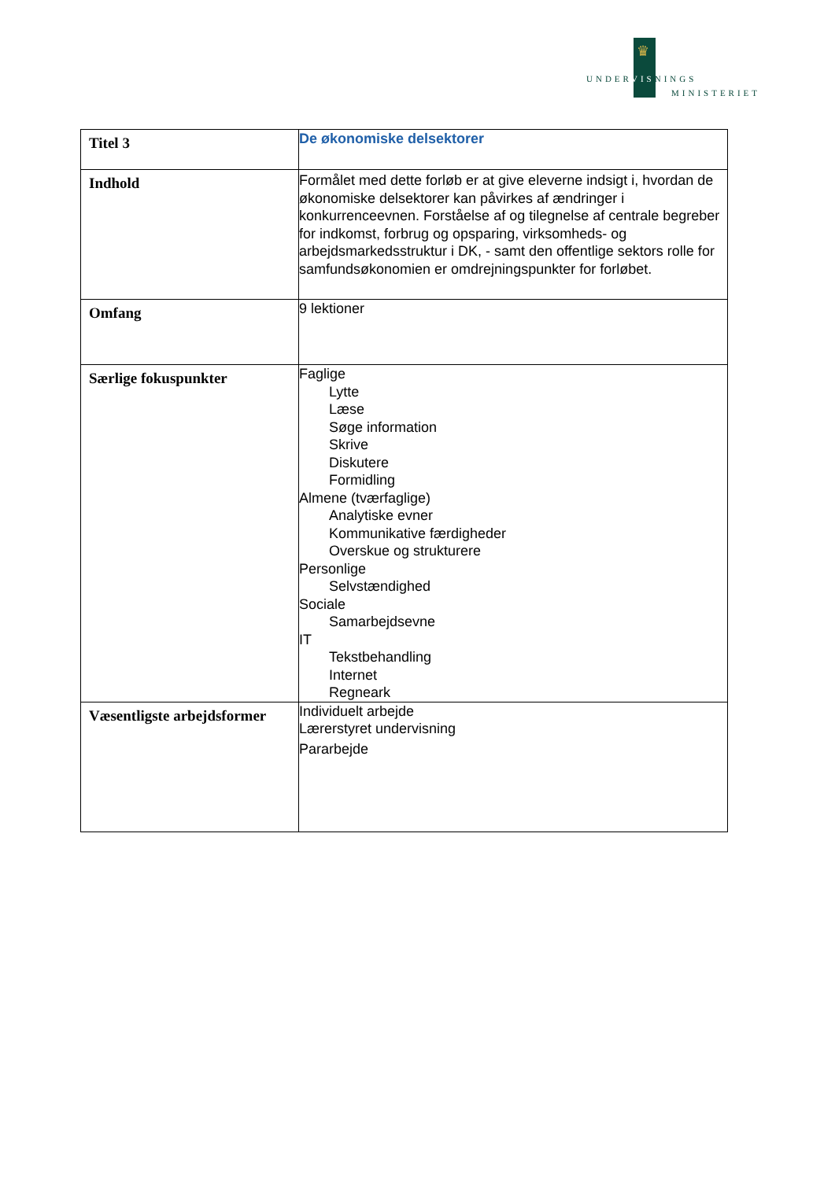♛
UNDERVISNINGS
MINISTERIET
| Titel 3 | De økonomiske delsektorer |
| Indhold | Formålet med dette forløb er at give eleverne indsigt i, hvordan de økonomiske delsektorer kan påvirkes af ændringer i konkurrenceevnen. Forståelse af og tilegnelse af centrale begreber for indkomst, forbrug og opsparing, virksomheds- og arbejdsmarkedsstruktur i DK, - samt den offentlige sektors rolle for samfundsøkonomien er omdrejningspunkter for forløbet. |
| Omfang | 9 lektioner |
| Særlige fokuspunkter | Faglige Lytte Læse Søge information Skrive Diskutere Formidling Almene (tværfaglige) Analytiske evner Kommunikative færdigheder Overskue og strukturere Personlige Selvstændighed Sociale Samarbejdsevne IT Tekstbehandling Internet Regneark |
| Væsentligste arbejdsformer | Individuelt arbejde Lærerstyret undervisning Pararbejde |